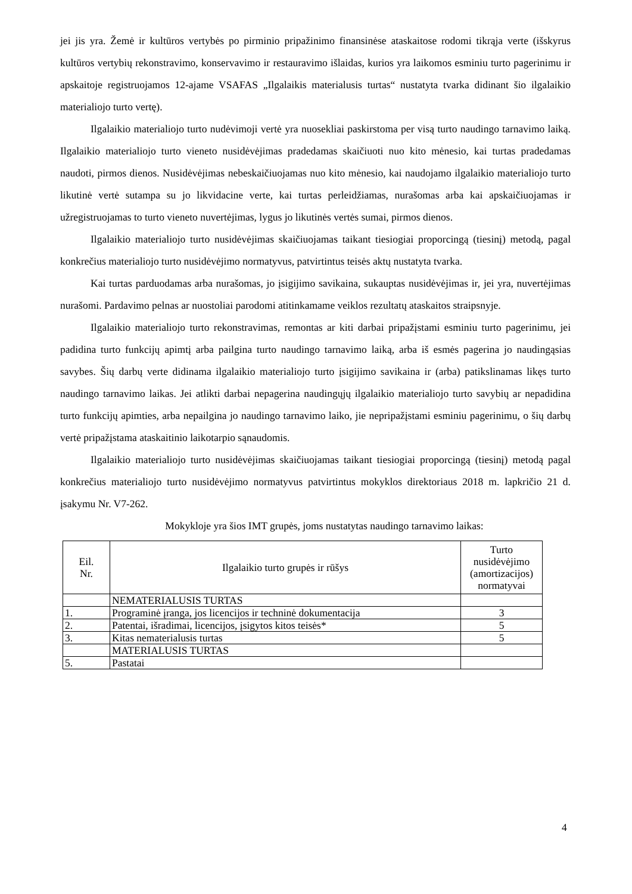jei jis yra. Žemė ir kultūros vertybės po pirminio pripažinimo finansinėse ataskaitose rodomi tikrąja verte (išskyrus kultūros vertybių rekonstravimo, konservavimo ir restauravimo išlaidas, kurios yra laikomos esminiu turto pagerinimu ir apskaitoje registruojamos 12-ajame VSAFAS „Ilgalaikis materialusis turtas“ nustatyta tvarka didinant šio ilgalaikio materialiojo turto vertę).
Ilgalaikio materialiojo turto nudėvimoji vertė yra nuosekliai paskirstoma per visą turto naudingo tarnavimo laiką. Ilgalaikio materialiojo turto vieneto nusidėvėjimas pradedamas skaičiuoti nuo kito mėnesio, kai turtas pradedamas naudoti, pirmos dienos. Nusidėvėjimas nebeskaičiuojamas nuo kito mėnesio, kai naudojamo ilgalaikio materialiojo turto likutinė vertė sutampa su jo likvidacine verte, kai turtas perleidžiamas, nurašomas arba kai apskaičiuojamas ir užregistruojamas to turto vieneto nuvertėjimas, lygus jo likutinės vertės sumai, pirmos dienos.
Ilgalaikio materialiojo turto nusidėvėjimas skaičiuojamas taikant tiesiogiai proporcingą (tiesinį) metodą, pagal konkrečius materialiojo turto nusidėvėjimo normatyvus, patvirtintus teisės aktų nustatyta tvarka.
Kai turtas parduodamas arba nurašomas, jo įsigijimo savikaina, sukauptas nusidėvėjimas ir, jei yra, nuvertėjimas nurašomi. Pardavimo pelnas ar nuostoliai parodomi atitinkamame veiklos rezultatų ataskaitos straipsnyje.
Ilgalaikio materialiojo turto rekonstravimas, remontas ar kiti darbai pripažįstami esminiu turto pagerinimu, jei padidina turto funkcijų apimtį arba pailgina turto naudingo tarnavimo laiką, arba iš esmės pagerina jo naudingąsias savybes. Šių darbų verte didinama ilgalaikio materialiojo turto įsigijimo savikaina ir (arba) patikslinamas likęs turto naudingo tarnavimo laikas. Jei atlikti darbai nepagerina naudingųjų ilgalaikio materialiojo turto savybių ar nepadidina turto funkcijų apimties, arba nepailgina jo naudingo tarnavimo laiko, jie nepripažįstami esminiu pagerinimu, o šių darbų vertė pripažįstama ataskaitinio laikotarpio sąnaudomis.
Ilgalaikio materialiojo turto nusidėvėjimas skaičiuojamas taikant tiesiogiai proporcingą (tiesinį) metodą pagal konkrečius materialiojo turto nusidėvėjimo normatyvus patvirtintus mokyklos direktoriaus 2018 m. lapkričio 21 d. įsakymu Nr. V7-262.
Mokykloje yra šios IMT grupės, joms nustatytas naudingo tarnavimo laikas:
| Eil. Nr. | Ilgalaikio turto grupės ir rūšys | Turto nusidėvėjimo (amortizacijos) normatyvai |
| --- | --- | --- |
| | NEMATERIALUSIS TURTAS | |
| 1. | Programinė įranga, jos licencijos ir techninė dokumentacija | 3 |
| 2. | Patentai, išradimai, licencijos, įsigytos kitos teisės* | 5 |
| 3. | Kitas nematerialusis turtas | 5 |
| | MATERIALUSIS TURTAS | |
| 5. | Pastatai | |
4